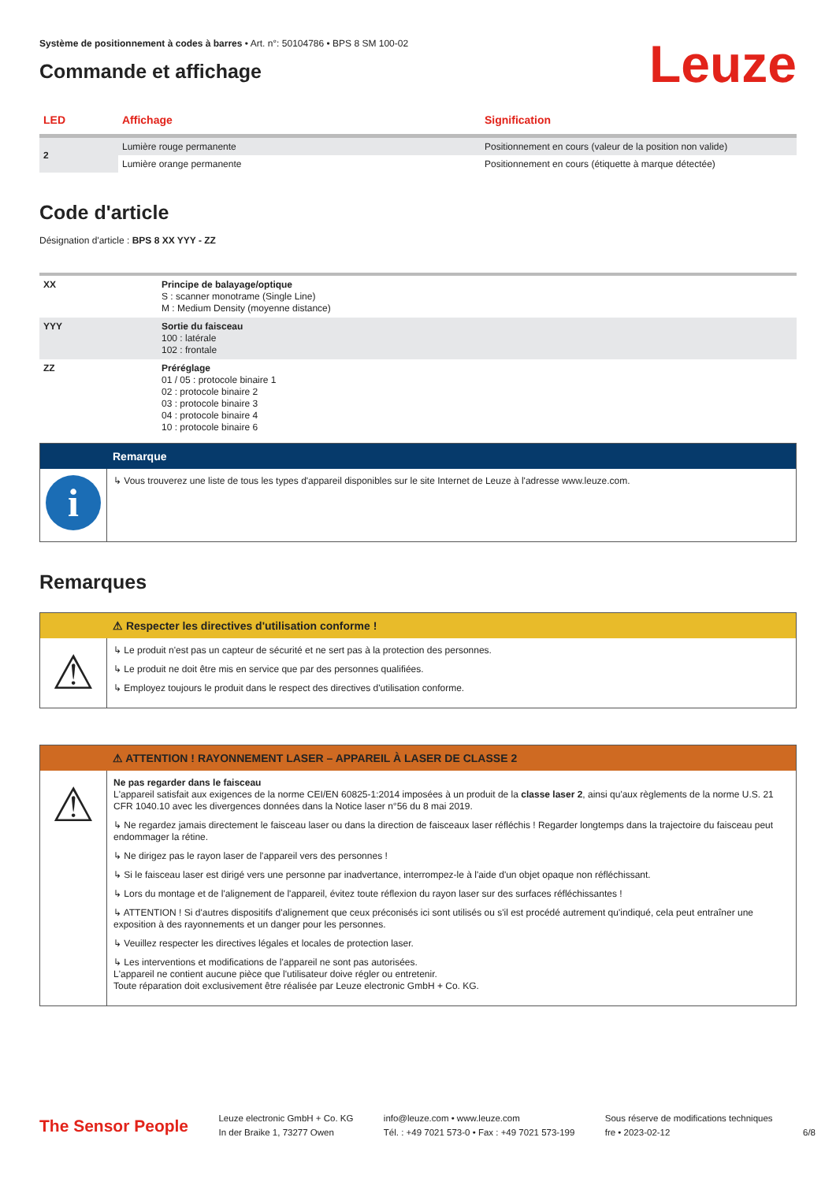Système de positionnement à codes à barres • Art. n°: 50104786 • BPS 8 SM 100-02
Commande et affichage
Leuze
| LED | Affichage | Signification |
| --- | --- | --- |
| 2 | Lumière rouge permanente | Positionnement en cours (valeur de la position non valide) |
| | Lumière orange permanente | Positionnement en cours (étiquette à marque détectée) |
Code d'article
Désignation d'article : BPS 8 XX YYY - ZZ
| XX | Principe de balayage/optique S : scanner monotrame (Single Line) M : Medium Density (moyenne distance) |
| YYY | Sortie du faisceau 100 : latérale 102 : frontale |
| ZZ | Préréglage 01 / 05 : protocole binaire 1 02 : protocole binaire 2 03 : protocole binaire 3 04 : protocole binaire 4 10 : protocole binaire 6 |
Remarque
i
↳ Vous trouverez une liste de tous les types d'appareil disponibles sur le site Internet de Leuze à l'adresse www.leuze.com.
Remarques
⚠ Respecter les directives d'utilisation conforme !
⚠
↳ Le produit n'est pas un capteur de sécurité et ne sert pas à la protection des personnes.
↳ Le produit ne doit être mis en service que par des personnes qualifiées.
↳ Employez toujours le produit dans le respect des directives d'utilisation conforme.
⚠ ATTENTION ! RAYONNEMENT LASER – APPAREIL À LASER DE CLASSE 2
⚠
Ne pas regarder dans le faisceau
L'appareil satisfait aux exigences de la norme CEI/EN 60825-1:2014 imposées à un produit de la classe laser 2, ainsi qu'aux règlements de la norme U.S. 21 CFR 1040.10 avec les divergences données dans la Notice laser n°56 du 8 mai 2019.
↳ Ne regardez jamais directement le faisceau laser ou dans la direction de faisceaux laser réfléchis ! Regarder longtemps dans la trajectoire du faisceau peut endommager la rétine.
↳ Ne dirigez pas le rayon laser de l'appareil vers des personnes !
↳ Si le faisceau laser est dirigé vers une personne par inadvertance, interrompez-le à l'aide d'un objet opaque non réfléchissant.
↳ Lors du montage et de l'alignement de l'appareil, évitez toute réflexion du rayon laser sur des surfaces réfléchissantes !
↳ ATTENTION ! Si d'autres dispositifs d'alignement que ceux préconisés ici sont utilisés ou s'il est procédé autrement qu'indiqué, cela peut entraîner une exposition à des rayonnements et un danger pour les personnes.
↳ Veuillez respecter les directives légales et locales de protection laser.
↳ Les interventions et modifications de l'appareil ne sont pas autorisées.
L'appareil ne contient aucune pièce que l'utilisateur doive régler ou entretenir.
Toute réparation doit exclusivement être réalisée par Leuze electronic GmbH + Co. KG.
The Sensor People
Leuze electronic GmbH + Co. KG
In der Braike 1, 73277 Owen
info@leuze.com • www.leuze.com
Tél. : +49 7021 573-0 • Fax : +49 7021 573-199
Sous réserve de modifications techniques
fre • 2023-02-12
6/8